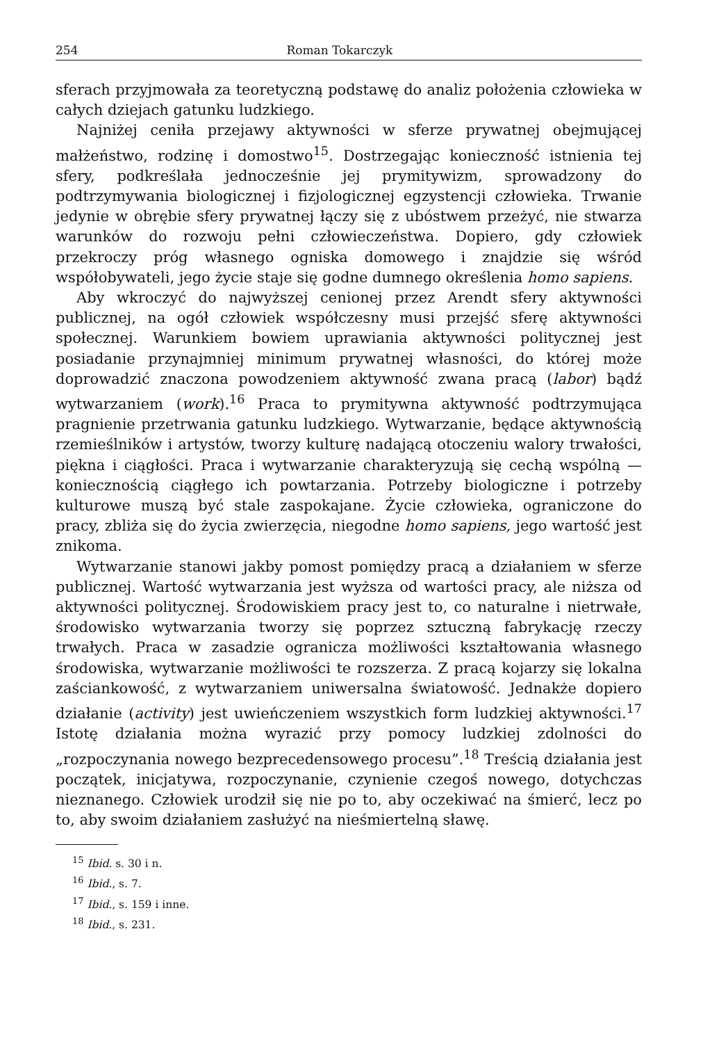254 Roman Tokarczyk
sferach przyjmowała za teoretyczną podstawę do analiz położenia człowieka w całych dziejach gatunku ludzkiego.
Najniżej ceniła przejawy aktywności w sferze prywatnej obejmującej małżeństwo, rodzinę i domostwo<sup>15</sup>. Dostrzegając konieczność istnienia tej sfery, podkreślała jednocześnie jej prymitywizm, sprowadzony do podtrzymywania biologicznej i fizjologicznej egzystencji człowieka. Trwanie jedynie w obrębie sfery prywatnej łączy się z ubóstwem przeżyć, nie stwarza warunków do rozwoju pełni człowieczeństwa. Dopiero, gdy człowiek przekroczy próg własnego ogniska domowego i znajdzie się wśród współobywateli, jego życie staje się godne dumnego określenia homo sapiens.
Aby wkroczyć do najwyższej cenionej przez Arendt sfery aktywności publicznej, na ogół człowiek współczesny musi przejść sferę aktywności społecznej. Warunkiem bowiem uprawiania aktywności politycznej jest posiadanie przynajmniej minimum prywatnej własności, do której może doprowadzić znaczona powodzeniem aktywność zwana pracą (labor) bądź wytwarzaniem (work).<sup>16</sup> Praca to prymitywna aktywność podtrzymująca pragnienie przetrwania gatunku ludzkiego. Wytwarzanie, będące aktywnością rzemieślników i artystów, tworzy kulturę nadającą otoczeniu walory trwałości, piękna i ciągłości. Praca i wytwarzanie charakteryzują się cechą wspólną — koniecznością ciągłego ich powtarzania. Potrzeby biologiczne i potrzeby kulturowe muszą być stale zaspokajane. Życie człowieka, ograniczone do pracy, zbliża się do życia zwierzęcia, niegodne homo sapiens, jego wartość jest znikoma.
Wytwarzanie stanowi jakby pomost pomiędzy pracą a działaniem w sferze publicznej. Wartość wytwarzania jest wyższa od wartości pracy, ale niższa od aktywności politycznej. Środowiskiem pracy jest to, co naturalne i nietrwałe, środowisko wytwarzania tworzy się poprzez sztuczną fabrykację rzeczy trwałych. Praca w zasadzie ogranicza możliwości kształtowania własnego środowiska, wytwarzanie możliwości te rozszerza. Z pracą kojarzy się lokalna zaściankowość, z wytwarzaniem uniwersalna światowość. Jednakże dopiero działanie (activity) jest uwieńczeniem wszystkich form ludzkiej aktywności.<sup>17</sup> Istotę działania można wyrazić przy pomocy ludzkiej zdolności do „rozpoczynania nowego bezprecedensowego procesu”.<sup>18</sup> Treścią działania jest początek, inicjatywa, rozpoczynanie, czynienie czegoś nowego, dotychczas nieznanego. Człowiek urodził się nie po to, aby oczekiwać na śmierć, lecz po to, aby swoim działaniem zasłużyć na nieśmiertelną sławę.
<sup>15</sup> Ibid. s. 30 i n.
<sup>16</sup> Ibid., s. 7.
<sup>17</sup> Ibid., s. 159 i inne.
<sup>18</sup> Ibid., s. 231.